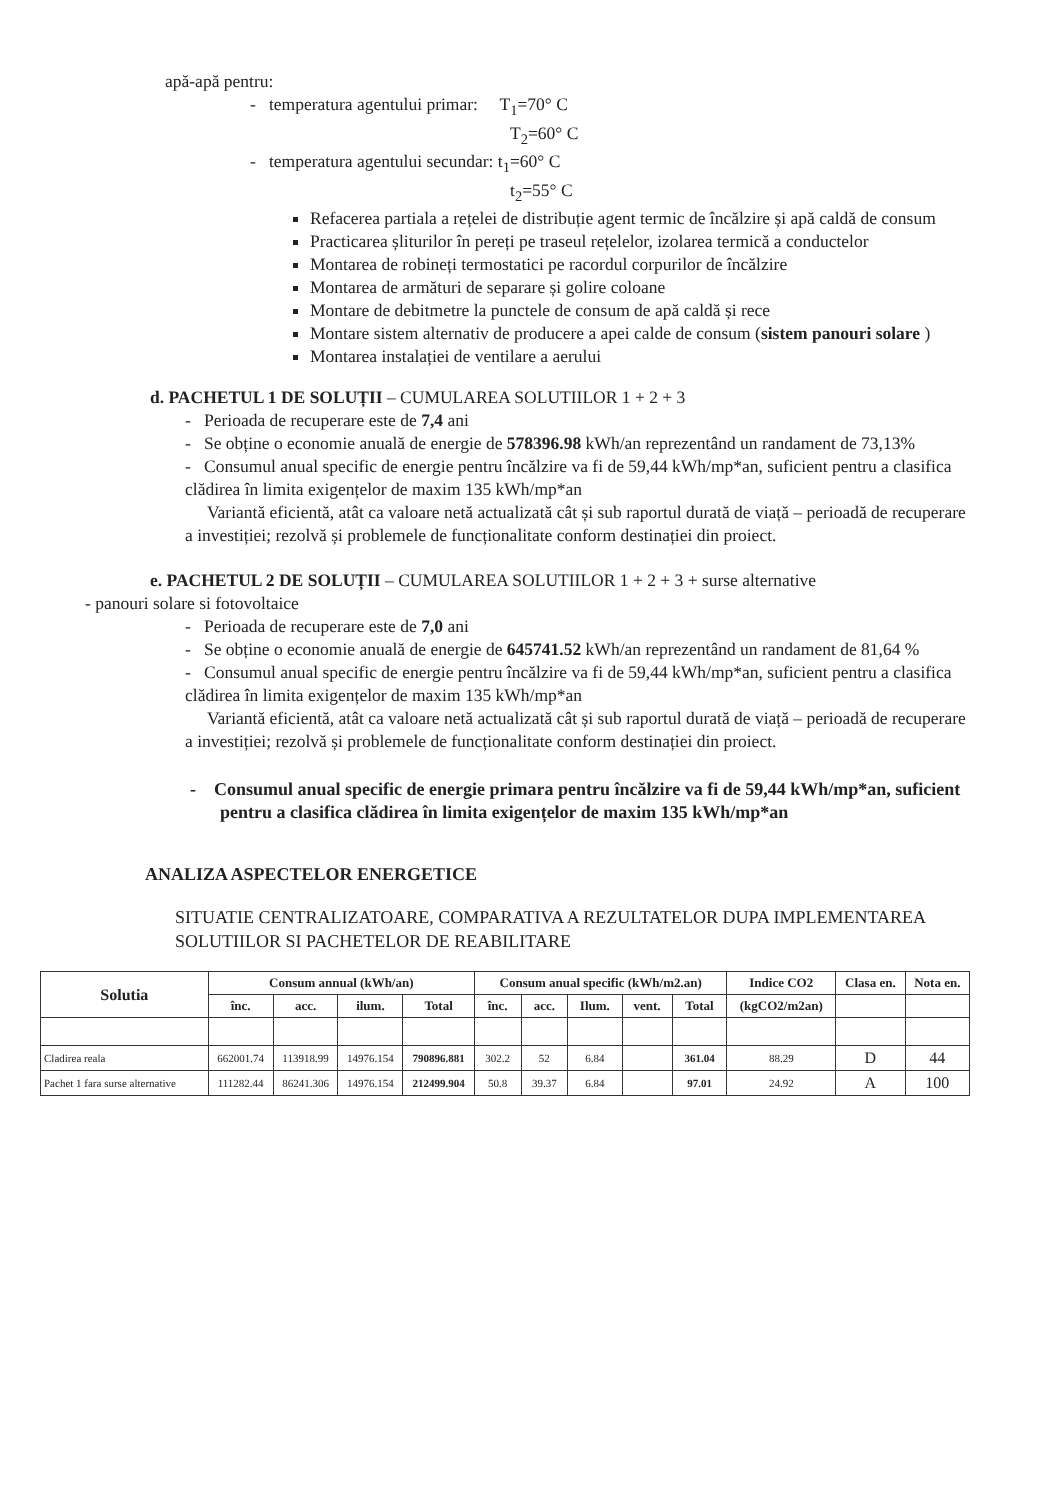apă-apă pentru:
- temperatura agentului primar: T<sub>1</sub>=70° C
T<sub>2</sub>=60° C
- temperatura agentului secundar: t<sub>1</sub>=60° C
t<sub>2</sub>=55° C
Refacerea partiala a rețelei de distribuție agent termic de încălzire și apă caldă de consum
Practicarea șliturilor în pereți pe traseul rețelelor, izolarea termică a conductelor
Montarea de robineți termostatici pe racordul corpurilor de încălzire
Montarea de armături de separare și golire coloane
Montare de debitmetre la punctele de consum de apă caldă și rece
Montare sistem alternativ de producere a apei calde de consum (sistem panouri solare )
Montarea instalației de ventilare a aerului
d. PACHETUL 1 DE SOLUȚII – CUMULAREA SOLUTIILOR 1 + 2 + 3
- Perioada de recuperare este de 7,4 ani
- Se obține o economie anuală de energie de 578396.98 kWh/an reprezentând un randament de 73,13%
- Consumul anual specific de energie pentru încălzire va fi de 59,44 kWh/mp*an, suficient pentru a clasifica clădirea în limita exigențelor de maxim 135 kWh/mp*an
Variantă eficientă, atât ca valoare netă actualizată cât și sub raportul durată de viață – perioadă de recuperare a investiției; rezolvă și problemele de funcționalitate conform destinației din proiect.
e. PACHETUL 2 DE SOLUȚII – CUMULAREA SOLUTIILOR 1 + 2 + 3 + surse alternative
- panouri solare si fotovoltaice
- Perioada de recuperare este de 7,0 ani
- Se obține o economie anuală de energie de 645741.52 kWh/an reprezentând un randament de 81,64 %
- Consumul anual specific de energie pentru încălzire va fi de 59,44 kWh/mp*an, suficient pentru a clasifica clădirea în limita exigențelor de maxim 135 kWh/mp*an
Variantă eficientă, atât ca valoare netă actualizată cât și sub raportul durată de viață – perioadă de recuperare a investiției; rezolvă și problemele de funcționalitate conform destinației din proiect.
- Consumul anual specific de energie primara pentru încălzire va fi de 59,44 kWh/mp*an, suficient pentru a clasifica clădirea în limita exigențelor de maxim 135 kWh/mp*an
ANALIZA ASPECTELOR ENERGETICE
SITUATIE CENTRALIZATOARE, COMPARATIVA A REZULTATELOR DUPA IMPLEMENTAREA SOLUTIILOR SI PACHETELOR DE REABILITARE
| Solutia | Consum annual (kWh/an) | | | | Consum anual specific (kWh/m2.an) | | | | | Indice CO2 | Clasa en. | Nota en. |
| --- | --- | --- | --- | --- | --- | --- | --- | --- | --- | --- | --- | --- |
| | înc. | acc. | ilum. | Total | înc. | acc. | Ilum. | vent. | Total | (kgCO2/m2an) | | |
| Cladirea reala | 662001.74 | 113918.99 | 14976.154 | 790896.881 | 302.2 | 52 | 6.84 | | 361.04 | 88.29 | D | 44 |
| Pachet 1 fara surse alternative | 111282.44 | 86241.306 | 14976.154 | 212499.904 | 50.8 | 39.37 | 6.84 | | 97.01 | 24.92 | A | 100 |